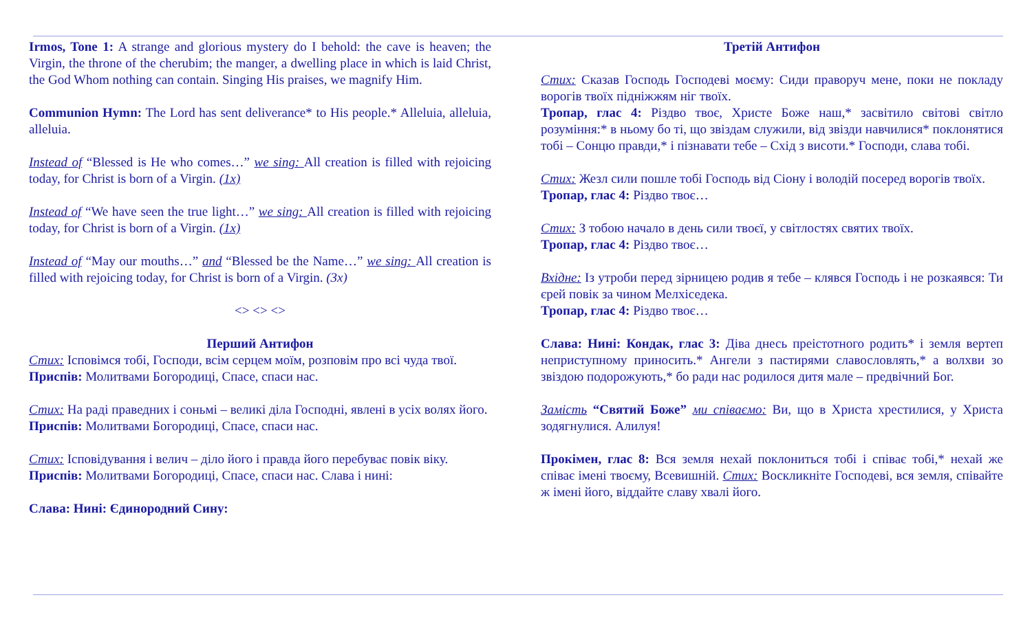Irmos, Tone 1: A strange and glorious mystery do I behold: the cave is heaven; the Virgin, the throne of the cherubim; the manger, a dwelling place in which is laid Christ, the God Whom nothing can contain. Singing His praises, we magnify Him.
Communion Hymn: The Lord has sent deliverance* to His people.* Alleluia, alleluia, alleluia.
Instead of “Blessed is He who comes…” we sing: All creation is filled with rejoicing today, for Christ is born of a Virgin. (1x)
Instead of “We have seen the true light…” we sing: All creation is filled with rejoicing today, for Christ is born of a Virgin. (1x)
Instead of “May our mouths…” and “Blessed be the Name…” we sing: All creation is filled with rejoicing today, for Christ is born of a Virgin. (3x)
<> <> <>
Перший Антифон
Стих: Ісповімся тобі, Господи, всім серцем моїм, розповім про всі чуда твої.
Приспів: Молитвами Богородиці, Спасе, спаси нас.
Стих: На раді праведних і соньмі – великі діла Господні, явлені в усіх волях його.
Приспів: Молитвами Богородиці, Спасе, спаси нас.
Стих: Ісповідування і велич – діло його і правда його перебуває повік віку.
Приспів: Молитвами Богородиці, Спасе, спаси нас. Слава і нині:
Слава: Нині: Єдинородний Сину:
Третій Антифон
Стих: Сказав Господь Господеві моєму: Сиди праворуч мене, поки не покладу ворогів твоїх підніжжям ніг твоїх.
Тропар, глас 4: Різдво твоє, Христе Боже наш,* засвітило світові світло розуміння:* в ньому бо ті, що звіздам служили, від звізди навчилися* поклонятися тобі – Сонцю правди,* і пізнавати тебе – Схід з висоти.* Господи, слава тобі.
Стих: Жезл сили пошле тобі Господь від Сіону і володій посеред ворогів твоїх.
Тропар, глас 4: Різдво твоє…
Стих: З тобою начало в день сили твоєї, у світлостях святих твоїх.
Тропар, глас 4: Різдво твоє…
Вхідне: Із утроби перед зірницею родив я тебе – клявся Господь і не розкаявся: Ти єрей повік за чином Мелхіседека.
Тропар, глас 4: Різдво твоє…
Слава: Нині: Кондак, глас 3: Діва днесь преістотного родить* і земля вертеп неприступному приносить.* Ангели з пастирями славословлять,* а волхви зо звіздою подорожують,* бо ради нас родилося дитя мале – предвічний Бог.
Замість “Святий Боже” ми співаємо: Ви, що в Христа хрестилися, у Христа зодягнулися. Алилуя!
Прокімен, глас 8: Вся земля нехай поклониться тобі і співає тобі,* нехай же співає імені твоєму, Всевишній. Стих: Воскликніте Господеві, вся земля, співайте ж імені його, віддайте славу хвалі його.